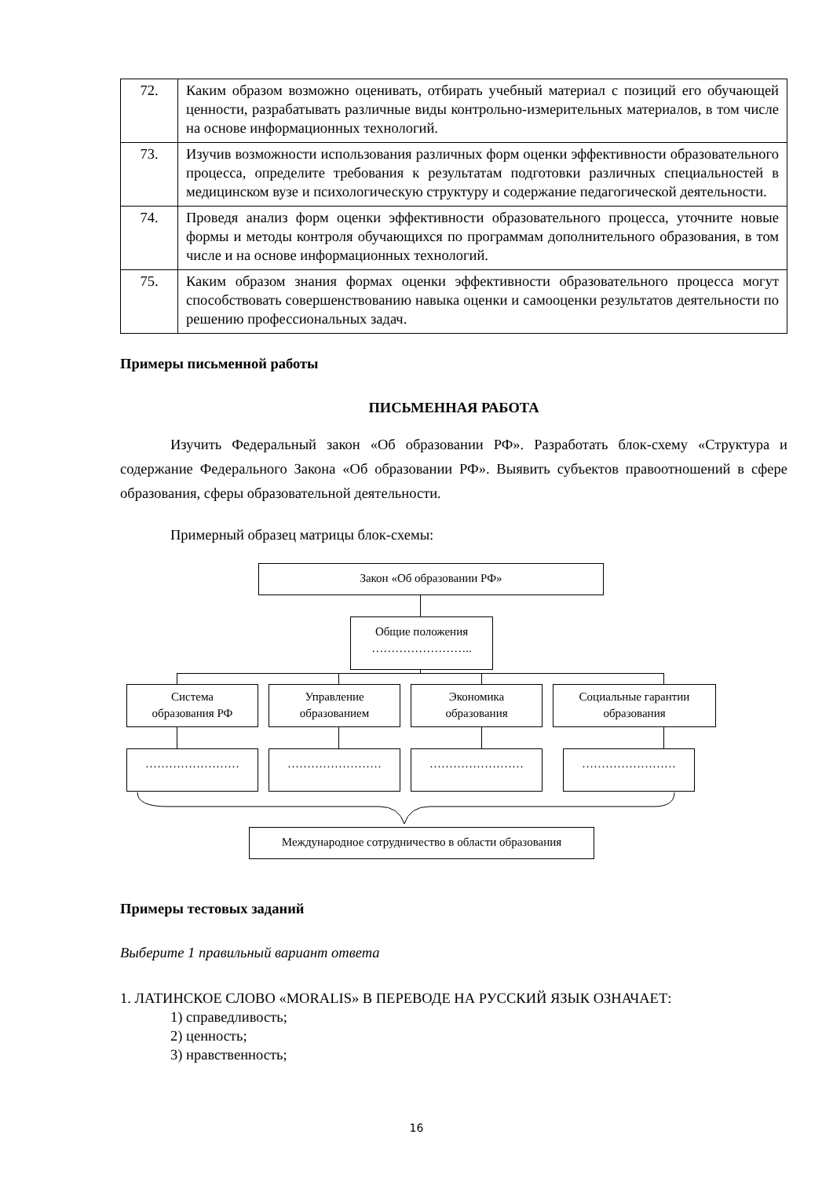| 72. | Каким образом возможно оценивать, отбирать учебный материал с позиций его обучающей ценности, разрабатывать различные виды контрольно-измерительных материалов, в том числе на основе информационных технологий. |
| 73. | Изучив возможности использования различных форм оценки эффективности образовательного процесса, определите требования к результатам подготовки различных специальностей в медицинском вузе и психологическую структуру и содержание педагогической деятельности. |
| 74. | Проведя анализ форм оценки эффективности образовательного процесса, уточните новые формы и методы контроля обучающихся по программам дополнительного образования, в том числе и на основе информационных технологий. |
| 75. | Каким образом знания формах оценки эффективности образовательного процесса могут способствовать совершенствованию навыка оценки и самооценки результатов деятельности по решению профессиональных задач. |
Примеры письменной работы
ПИСЬМЕННАЯ РАБОТА
Изучить Федеральный закон «Об образовании РФ». Разработать блок-схему «Структура и содержание Федерального Закона «Об образовании РФ». Выявить субъектов правоотношений в сфере образования, сферы образовательной деятельности.
Примерный образец матрицы блок-схемы:
Закон «Об образовании РФ»
Общие положения
……………………..
Система
образования РФ
Управление
образованием
Экономика
образования
Социальные гарантии
образования
…………………… …………………… …………………… ……………………
Международное сотрудничество в области образования
Примеры тестовых заданий
Выберите 1 правильный вариант ответа
1. ЛАТИНСКОЕ СЛОВО «MORALIS» В ПЕРЕВОДЕ НА РУССКИЙ ЯЗЫК ОЗНАЧАЕТ:
1) справедливость;
2) ценность;
3) нравственность;
16